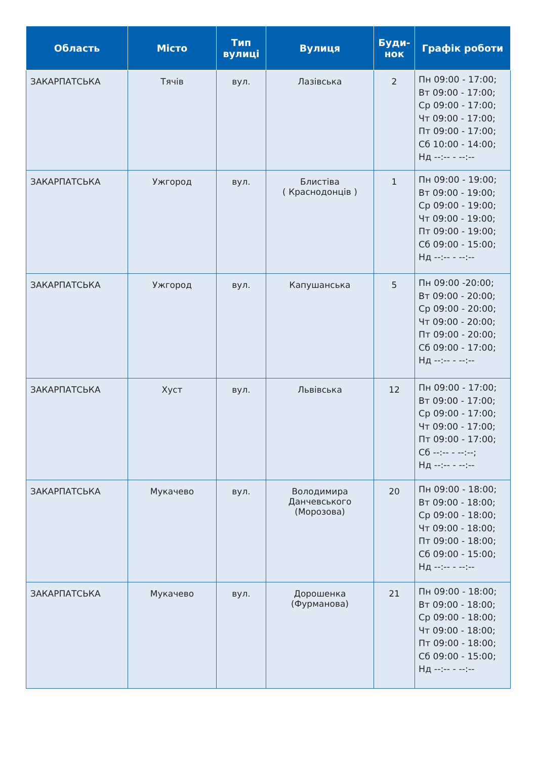| Область | Місто | Тип вулиці | Вулиця | Буди-нок | Графік роботи |
| --- | --- | --- | --- | --- | --- |
| ЗАКАРПАТСЬКА | Тячів | вул. | Лазівська | 2 | Пн 09:00 - 17:00; Вт 09:00 - 17:00; Ср 09:00 - 17:00; Чт 09:00 - 17:00; Пт 09:00 - 17:00; Сб 10:00 - 14:00; Нд --:-- - --:-- |
| ЗАКАРПАТСЬКА | Ужгород | вул. | Блистіва ( Краснодонців ) | 1 | Пн 09:00 - 19:00; Вт 09:00 - 19:00; Ср 09:00 - 19:00; Чт 09:00 - 19:00; Пт 09:00 - 19:00; Сб 09:00 - 15:00; Нд --:-- - --:-- |
| ЗАКАРПАТСЬКА | Ужгород | вул. | Капушанська | 5 | Пн 09:00 -20:00; Вт 09:00 - 20:00; Ср 09:00 - 20:00; Чт 09:00 - 20:00; Пт 09:00 - 20:00; Сб 09:00 - 17:00; Нд --:-- - --:-- |
| ЗАКАРПАТСЬКА | Хуст | вул. | Львівська | 12 | Пн 09:00 - 17:00; Вт 09:00 - 17:00; Ср 09:00 - 17:00; Чт 09:00 - 17:00; Пт 09:00 - 17:00; Сб --:-- - --:--; Нд --:-- - --:-- |
| ЗАКАРПАТСЬКА | Мукачево | вул. | Володимира Данчевського (Морозова) | 20 | Пн 09:00 - 18:00; Вт 09:00 - 18:00; Ср 09:00 - 18:00; Чт 09:00 - 18:00; Пт 09:00 - 18:00; Сб 09:00 - 15:00; Нд --:-- - --:-- |
| ЗАКАРПАТСЬКА | Мукачево | вул. | Дорошенка (Фурманова) | 21 | Пн 09:00 - 18:00; Вт 09:00 - 18:00; Ср 09:00 - 18:00; Чт 09:00 - 18:00; Пт 09:00 - 18:00; Сб 09:00 - 15:00; Нд --:-- - --:-- |